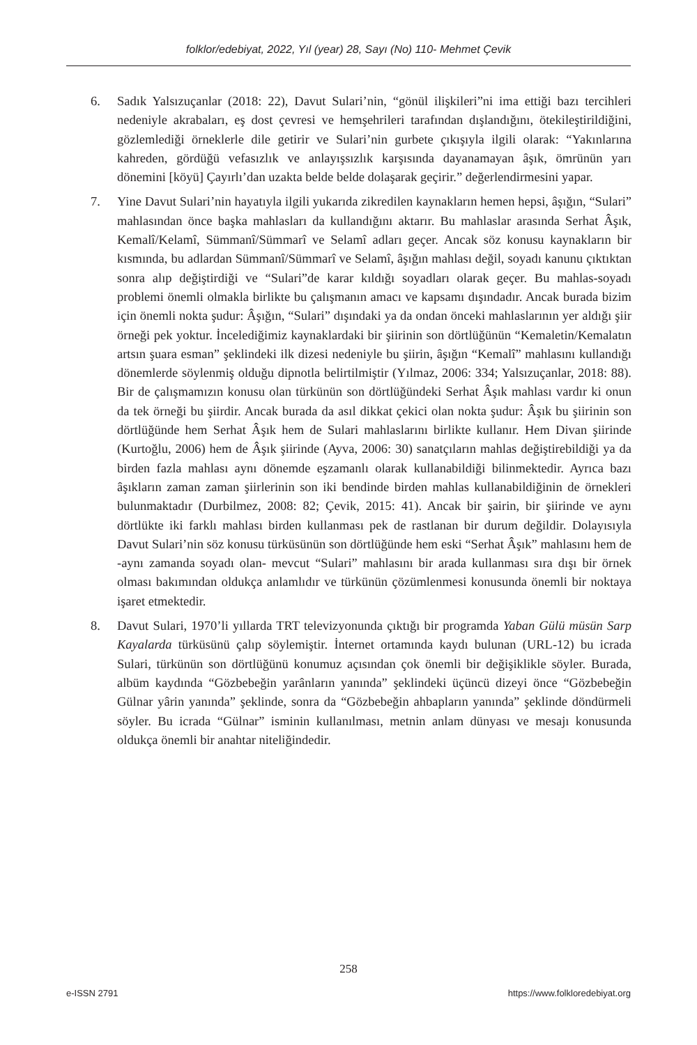folklor/edebiyat, 2022, Yıl (year) 28, Sayı (No) 110- Mehmet Çevik
6. Sadık Yalsızuçanlar (2018: 22), Davut Sulari’nin, “gönül ilişkileri”ni ima ettiği bazı tercihleri nedeniyle akrabaları, eş dost çevresi ve hemşehrileri tarafından dışlandığını, ötekileştirildiğini, gözlemlediği örneklerle dile getirir ve Sulari’nin gurbete çıkışıyla ilgili olarak: “Yakınlarına kahreden, gördüğü vefasızlık ve anlayışsızlık karşısında dayanamayan âşık, ömrünün yarı dönemini [köyü] Çayırlı’dan uzakta belde belde dolaşarak geçirir.” değerlendirmesini yapar.
7. Yine Davut Sulari’nin hayatıyla ilgili yukarıda zikredilen kaynakların hemen hepsi, âşığın, “Sulari” mahlasından önce başka mahlasları da kullandığını aktarır. Bu mahlaslar arasında Serhat Âşık, Kemalî/Kelamî, Sümmanî/Sümmarî ve Selamî adları geçer. Ancak söz konusu kaynakların bir kısmında, bu adlardan Sümmanî/Sümmarî ve Selamî, âşığın mahlası değil, soyadı kanunu çıktıktan sonra alıp değiştirdiği ve “Sulari”de karar kıldığı soyadları olarak geçer. Bu mahlas-soyadı problemi önemli olmakla birlikte bu çalışmanın amacı ve kapsamı dışındadır. Ancak burada bizim için önemli nokta şudur: Âşığın, “Sulari” dışındaki ya da ondan önceki mahlaslarının yer aldığı şiir örneği pek yoktur. İncelediğimiz kaynaklardaki bir şiirinin son dörtlüğünün “Kemaletin/Kemalatın artsın şuara esman” şeklindeki ilk dizesi nedeniyle bu şiirin, âşığın “Kemalî” mahlasını kullandığı dönemlerde söylenmiş olduğu dipnotla belirtilmiştir (Yılmaz, 2006: 334; Yalsızuçanlar, 2018: 88). Bir de çalışmamızın konusu olan türkünün son dörtlüğündeki Serhat Âşık mahlası vardır ki onun da tek örneği bu şiirdir. Ancak burada da asıl dikkat çekici olan nokta şudur: Âşık bu şiirinin son dörtlüğünde hem Serhat Âşık hem de Sulari mahlaslarını birlikte kullanır. Hem Divan şiirinde (Kurtoğlu, 2006) hem de Âşık şiirinde (Ayva, 2006: 30) sanatçıların mahlas değiştirebildiği ya da birden fazla mahlası aynı dönemde eşzamanlı olarak kullanabildiği bilinmektedir. Ayrıca bazı âşıkların zaman zaman şiirlerinin son iki bendinde birden mahlas kullanabildiğinin de örnekleri bulunmaktadır (Durbilmez, 2008: 82; Çevik, 2015: 41). Ancak bir şairin, bir şiirinde ve aynı dörtlükte iki farklı mahlası birden kullanması pek de rastlanan bir durum değildir. Dolayısıyla Davut Sulari’nin söz konusu türküsünün son dörtlüğünde hem eski “Serhat Âşık” mahlasını hem de -aynı zamanda soyadı olan- mevcut “Sulari” mahlasını bir arada kullanması sıra dışı bir örnek olması bakımından oldukça anlamlıdır ve türkünün çözümlenmesi konusunda önemli bir noktaya işaret etmektedir.
8. Davut Sulari, 1970’li yıllarda TRT televizyonunda çıktığı bir programda Yaban Gülü müsün Sarp Kayalarda türküsünü çalıp söylemiştir. İnternet ortamında kaydı bulunan (URL-12) bu icrada Sulari, türkünün son dörtlüğünü konumuz açısından çok önemli bir değişiklikle söyler. Burada, albüm kaydında “Gözbebeğin yarânların yanında” şeklindeki üçüncü dizeyi önce “Gözbebeğin Gülnar yârin yanında” şeklinde, sonra da “Gözbebeğin ahbapların yanında” şeklinde döndürmeli söyler. Bu icrada “Gülnar” isminin kullanılması, metnin anlam dünyası ve mesajı konusunda oldukça önemli bir anahtar niteliğindedir.
258
e-ISSN 2791 https://www.folkloredebiyat.org